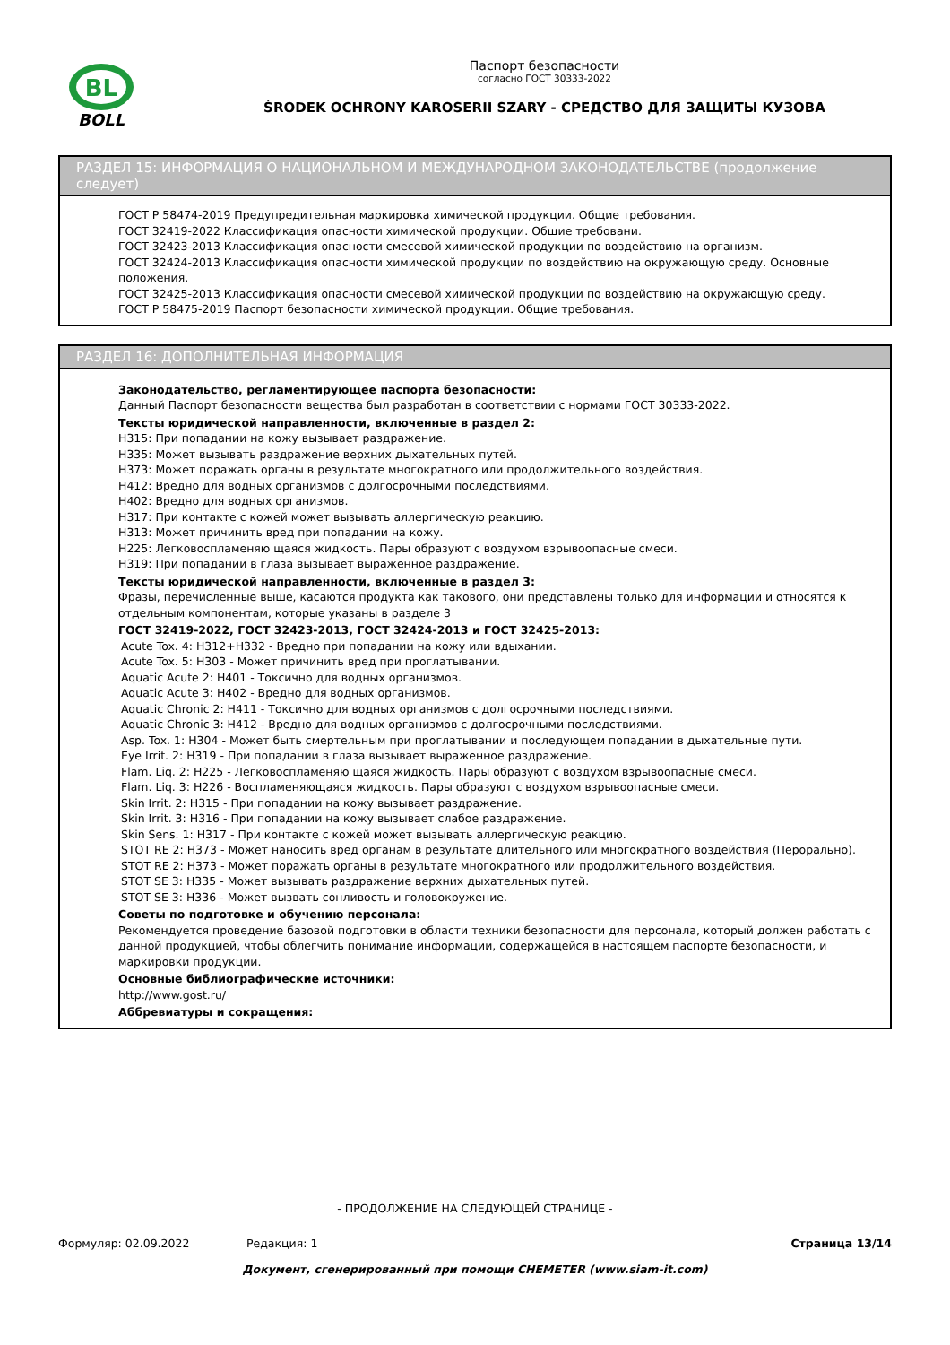BL
BOLL
Паспорт безопасности
согласно ГОСТ 30333-2022
ŚRODEK OCHRONY KAROSERII SZARY - СРЕДСТВО ДЛЯ ЗАЩИТЫ КУЗОВА
РАЗДЕЛ 15: ИНФОРМАЦИЯ О НАЦИОНАЛЬНОМ И МЕЖДУНАРОДНОМ ЗАКОНОДАТЕЛЬСТВЕ (продолжение следует)
ГОСТ Р 58474-2019 Предупредительная маркировка химической продукции. Общие требования.
ГОСТ 32419-2022 Классификация опасности химической продукции. Общие требовани.
ГОСТ 32423-2013 Классификация опасности смесевой химической продукции по воздействию на организм.
ГОСТ 32424-2013 Классификация опасности химической продукции по воздействию на окружающую среду. Основные положения.
ГОСТ 32425-2013 Классификация опасности смесевой химической продукции по воздействию на окружающую среду.
ГОСТ Р 58475-2019 Паспорт безопасности химической продукции. Общие требования.
РАЗДЕЛ 16: ДОПОЛНИТЕЛЬНАЯ ИНФОРМАЦИЯ
Законодательство, регламентирующее паспорта безопасности:
Данный Паспорт безопасности вещества был разработан в соответствии с нормами ГОСТ 30333-2022.
Тексты юридической направленности, включенные в раздел 2:
H315: При попадании на кожу вызывает раздражение.
H335: Может вызывать раздражение верхних дыхательных путей.
H373: Может поражать органы в результате многократного или продолжительного воздействия.
H412: Вредно для водных организмов с долгосрочными последствиями.
H402: Вредно для водных организмов.
H317: При контакте с кожей может вызывать аллергическую реакцию.
H313: Может причинить вред при попадании на кожу.
H225: Легковоспламеняю щаяся жидкость. Пары образуют с воздухом взрывоопасные смеси.
H319: При попадании в глаза вызывает выраженное раздражение.
Тексты юридической направленности, включенные в раздел 3:
Фразы, перечисленные выше, касаются продукта как такового, они представлены только для информации и относятся к отдельным компонентам, которые указаны в разделе 3
ГОСТ 32419-2022, ГОСТ 32423-2013, ГОСТ 32424-2013 и ГОСТ 32425-2013:
Acute Tox. 4: H312+H332 - Вредно при попадании на кожу или вдыхании.
Acute Tox. 5: H303 - Может причинить вред при проглатывании.
Aquatic Acute 2: H401 - Токсично для водных организмов.
Aquatic Acute 3: H402 - Вредно для водных организмов.
Aquatic Chronic 2: H411 - Токсично для водных организмов с долгосрочными последствиями.
Aquatic Chronic 3: H412 - Вредно для водных организмов с долгосрочными последствиями.
Asp. Tox. 1: H304 - Может быть смертельным при проглатывании и последующем попадании в дыхательные пути.
Eye Irrit. 2: H319 - При попадании в глаза вызывает выраженное раздражение.
Flam. Liq. 2: H225 - Легковоспламеняю щаяся жидкость. Пары образуют с воздухом взрывоопасные смеси.
Flam. Liq. 3: H226 - Воспламеняющаяся жидкость. Пары образуют с воздухом взрывоопасные смеси.
Skin Irrit. 2: H315 - При попадании на кожу вызывает раздражение.
Skin Irrit. 3: H316 - При попадании на кожу вызывает слабое раздражение.
Skin Sens. 1: H317 - При контакте с кожей может вызывать аллергическую реакцию.
STOT RE 2: H373 - Может наносить вред органам в результате длительного или многократного воздействия (Перорально).
STOT RE 2: H373 - Может поражать органы в результате многократного или продолжительного воздействия.
STOT SE 3: H335 - Может вызывать раздражение верхних дыхательных путей.
STOT SE 3: H336 - Может вызвать сонливость и головокружение.
Советы по подготовке и обучению персонала:
Рекомендуется проведение базовой подготовки в области техники безопасности для персонала, который должен работать с данной продукцией, чтобы облегчить понимание информации, содержащейся в настоящем паспорте безопасности, и маркировки продукции.
Основные библиографические источники:
http://www.gost.ru/
Аббревиатуры и сокращения:
- ПРОДОЛЖЕНИЕ НА СЛЕДУЮЩЕЙ СТРАНИЦЕ -
Формуляр: 02.09.2022 Редакция: 1 Страница 13/14
Документ, сгенерированный при помощи CHEMETER (www.siam-it.com)